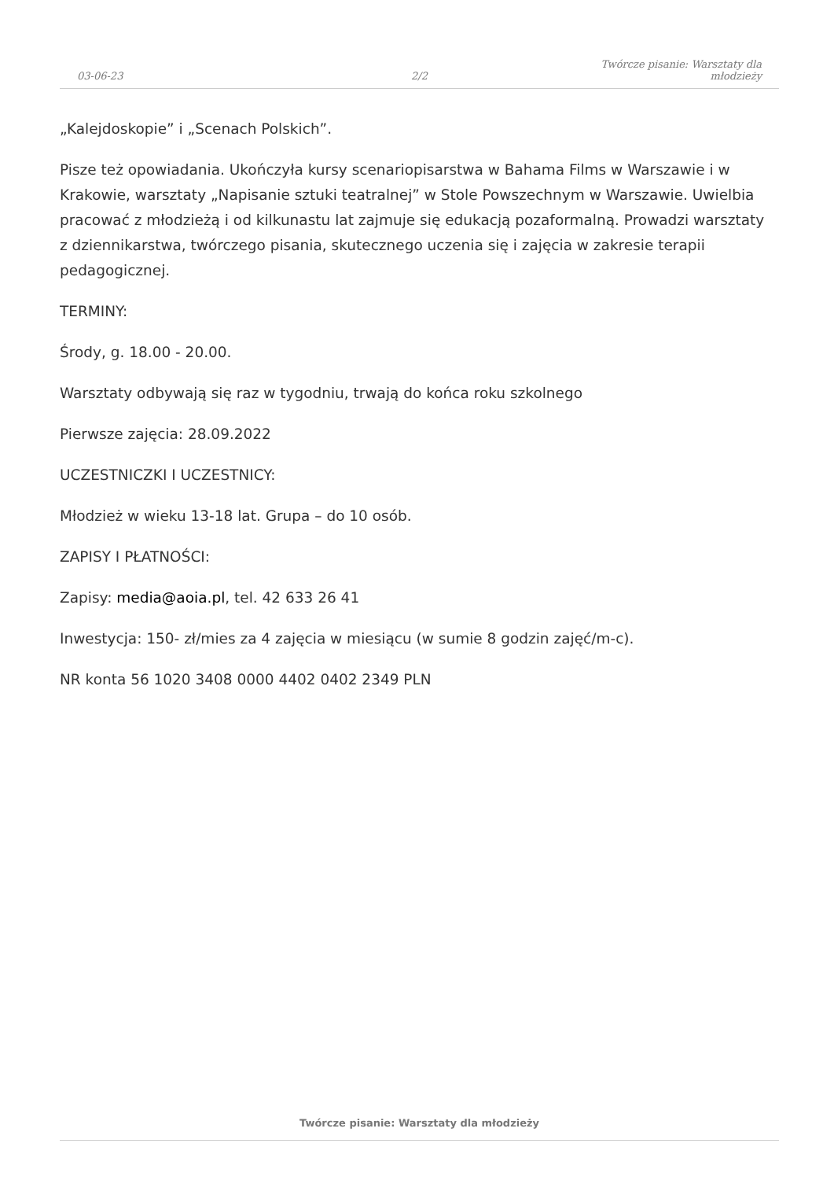03-06-23
2/2
Twórcze pisanie: Warsztaty dla młodzieży
„Kalejdoskopie” i „Scenach Polskich”.
Pisze też opowiadania. Ukończyła kursy scenariopisarstwa w Bahama Films w Warszawie i w Krakowie, warsztaty „Napisanie sztuki teatralnej” w Stole Powszechnym w Warszawie. Uwielbia pracować z młodzieżą i od kilkunastu lat zajmuje się edukacją pozaformalną. Prowadzi warsztaty z dziennikarstwa, twórczego pisania, skutecznego uczenia się i zajęcia w zakresie terapii pedagogicznej.
TERMINY:
Środy, g. 18.00 - 20.00.
Warsztaty odbywają się raz w tygodniu, trwają do końca roku szkolnego
Pierwsze zajęcia: 28.09.2022
UCZESTNICZKI I UCZESTNICY:
Młodzież w wieku 13-18 lat. Grupa – do 10 osób.
ZAPISY I PŁATNOŚCI:
Zapisy: media@aoia.pl, tel. 42 633 26 41
Inwestycja: 150- zł/mies za 4 zajęcia w miesiącu (w sumie 8 godzin zajęć/m-c).
NR konta 56 1020 3408 0000 4402 0402 2349 PLN
Twórcze pisanie: Warsztaty dla młodzieży